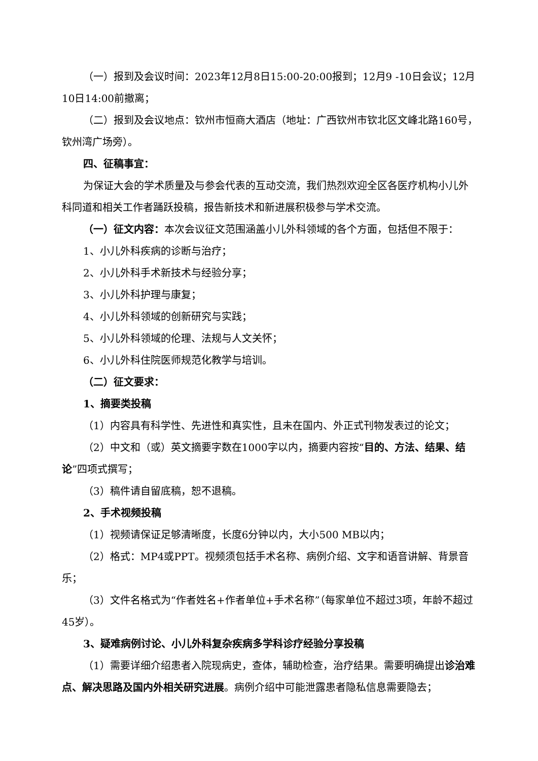（一）报到及会议时间：2023年12月8日15:00-20:00报到；12月9 -10日会议；12月10日14:00前撤离；
（二）报到及会议地点：钦州市恒商大酒店（地址：广西钦州市钦北区文峰北路160号，钦州湾广场旁）。
四、征稿事宜：
为保证大会的学术质量及与参会代表的互动交流，我们热烈欢迎全区各医疗机构小儿外科同道和相关工作者踊跃投稿，报告新技术和新进展积极参与学术交流。
（一）征文内容：本次会议征文范围涵盖小儿外科领域的各个方面，包括但不限于：
1、小儿外科疾病的诊断与治疗；
2、小儿外科手术新技术与经验分享；
3、小儿外科护理与康复；
4、小儿外科领域的创新研究与实践；
5、小儿外科领域的伦理、法规与人文关怀；
6、小儿外科住院医师规范化教学与培训。
（二）征文要求：
1、摘要类投稿
（1）内容具有科学性、先进性和真实性，且未在国内、外正式刊物发表过的论文；
（2）中文和（或）英文摘要字数在1000字以内，摘要内容按“目的、方法、结果、结论”四项式撰写；
（3）稿件请自留底稿，恕不退稿。
2、手术视频投稿
（1）视频请保证足够清晰度，长度6分钟以内，大小500 MB以内；
（2）格式：MP4或PPT。视频须包括手术名称、病例介绍、文字和语音讲解、背景音乐；
（3）文件名格式为“作者姓名+作者单位+手术名称”（每家单位不超过3项，年龄不超过45岁）。
3、疑难病例讨论、小儿外科复杂疾病多学科诊疗经验分享投稿
（1）需要详细介绍患者入院现病史，查体，辅助检查，治疗结果。需要明确提出诊治难点、解决思路及国内外相关研究进展。病例介绍中可能泄露患者隐私信息需要隐去；